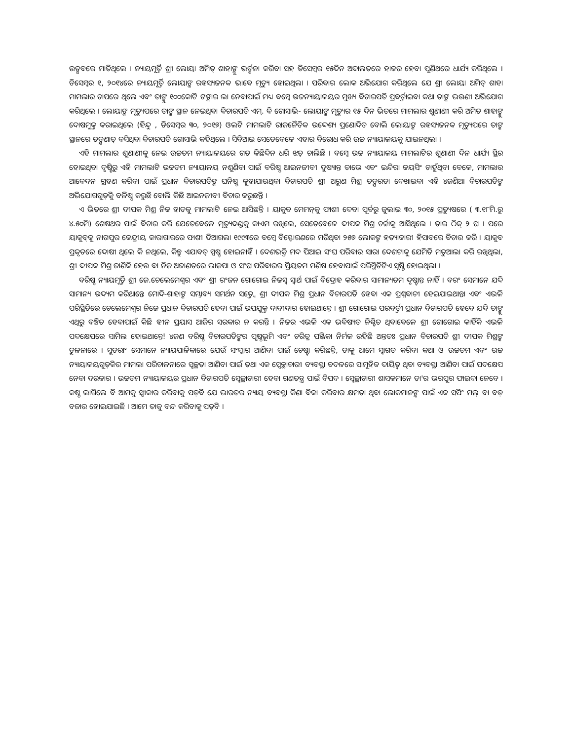ଉତ୍ସବରେ ମାତିଥିଲେ । ନ୍ୟାୟମୂର୍ତ୍ତି ଶ୍ରୀ ଲୋୟା ଅମିତ୍ ଶାହାଙ୍କୁ ଭର୍ତ୍ସନା କରିବା ସହ ଡିସେମ୍ବର ୧୫ଦିନ ଅଦାଲତରେ ହାଜର ହେବା ପୁଣିଥରେ ଧାର୍ଯ୍ୟ କରିଥିଲେ । ଡିସେମ୍ବର ୧, ୨୦୧୪ରେ ନ୍ୟାୟମୂର୍ତ୍ତି ଲୋୟାଙ୍କ ରହସ୍ୟଜନକ ଭାବେ ମୃତ୍ୟୁ ହୋଇଥିଲା । ପରିବାର ଲୋକ ଅଭିଯୋଗ କରିଥିଲେ ଯେ ଶ୍ରୀ ଲୋୟା ଅମିତ୍ ଶାହା ମାମଲାର ଚାପରେ ଥିଲେ ଏବଂ ତାଙ୍କୁ ୧୦୦କୋଟି ଟଙ୍କାର ଲା ନେବାପାଇଁ ମଧ୍ୟ ବମ୍ବେ ଉଚ୍ଚନ୍ୟାୟାଳୟର ମୁଖ୍ୟ ବିଚାରପତି ପ୍ରବର୍ତ୍ତାଇବା କଥା ତାଙ୍କ ଭଉଣୀ ଅଭିଯୋଗ କରିଥିଲେ । ଲୋୟାଙ୍କ ମୃତ୍ୟୁପରେ ତାଙ୍କ ସ୍ଥାନ ନେଇଥିବା ବିଚାରପତି ଏମ୍. ବି ଗୋସାଭି- ଲୋୟାଙ୍କ ମୃତ୍ୟୁର ୧୫ ଦିନ ଭିତରେ ମାମଲାର ଶୁଣାଣୀ କରି ଅମିତ ଶାହାଙ୍କୁ ଦୋଷମୁକ୍ତ କରାଇଥିଲେ (ହିନ୍ଦୁ , ଡିସେମ୍ବର ୩୦, ୨୦୧୭) ଓଲଟି ମାମଲାଟି ରାଜନୈତିକ ଉଦ୍ଦେଶ୍ୟ ପ୍ରଣୋଦିତ ବୋଲି ଲୋୟାଙ୍କ ରହସ୍ୟଜନକ ମୃତ୍ୟୁପରେ ତାଙ୍କ ସ୍ଥାନରେ ତତ୍କ୍ଷଣାତ୍ ବସିଥିବା ବିଚାରପତି ଗୋସାଭି କହିଥିଲେ । ସିବିଆଇ ସେତେବେଳେ ଏହାର ବିରୋଧ କରି ଉଚ୍ଚ ନ୍ୟାୟାଳୟକୁ ଯାଇନଥିଲା ।
ଏହି ମାମଲାର ଶୁଣାଣୀକୁ ନେଇ ଉଚ୍ଚତମ ନ୍ୟାୟାଳୟରେ ଗତ କିଛିଦିନ ଧରି ଝଡ଼ ଚାଲିଛି । ବମ୍ବେ ଉଚ୍ଚ ନ୍ୟାୟାଳୟ ମାମଲାଟିର ଶୁଣାଣୀ ଦିନ ଧାର୍ଯ୍ୟ ସ୍ଥିର ହୋଇଥିବା ଦୃଷ୍ଟିରୁ ଏହି ମାମଲାଟି ଉଚ୍ଚତମ ନ୍ୟାୟାଳୟ ନଶୁଣିବା ପାଇଁ ବରିଷ୍ଠ ଆଇନଜୀବୀ ଦୁଷ୍ୟାନ୍ତ ଡାଭେ ଏବଂ ଇନ୍ଦିରା ଜୟସିଂ ଚାହୁଁଥିବା ବେଳେ, ମାମଲାର ଆବେଦନ ଗ୍ରହଣ କରିବା ପାଇଁ ପ୍ରଧାନ ବିଚାରପତିଙ୍କ ଘନିଷ୍ଠ କୁହାଯାଉଥିବା ବିଚାରପତି ଶ୍ରୀ ଅରୁଣ ମିଶ୍ର ତତ୍ପରତା ଦେଖାଇବା ଏହି ୪ଜଣିଆ ବିଚାରପତିଙ୍କ ଅଭିଯୋଗଗୁଡ଼ିକୁ ବଳିଷ୍ଠ କରୁଛି ବୋଲି କିଛି ଆଇନଜୀବୀ ବିଚାର କରୁଛନ୍ତି ।
ଏ ଭିତରେ ଶ୍ରୀ ଦୀପକ ମିଶ୍ର ନିଜ ହାତକୁ ମାମଲାଟି ନେଇ ଆସିଛନ୍ତି । ୟାକୁବ ମେମନ୍‌କୁ ଫାଶୀ ଦେବା ପୂର୍ବରୁ ଜୁଲାଇ ୩୦, ୨୦୧୫ ପ୍ରତ୍ୟୁଷରେ ( ୩.୧୮ମି.ରୁ ୪.୫୦ମି) ଶେଷଥର ପାଇଁ ବିଚାର କରି ଯେତେବେଳେ ମୃତ୍ୟୁଦଣ୍ଡକୁ କାଏମ ରଖିଲେ, ସେତେବେଳେ ଦୀପକ ମିଶ୍ର ଚର୍ଚ୍ଚାକୁ ଆସିଥିଲେ । ତାର ଠିକ୍ ୨ ଘ । ପରେ ୟାକୁବ୍‌କୁ ନାଗପୁର କେନ୍ଦ୍ରୀୟ କାରାଗାରରେ ଫାଶୀ ଦିଆଗଲା ୧୯୯୩ରେ ବମ୍ବେ ବିସ୍ଫୋରଣରେ ମରିଥିବା ୨୫୭ ଲୋକଙ୍କ ହତ୍ୟାକାରୀ ହିସାବରେ ବିଚାର କରି । ୟାକୁବ ପ୍ରକୃତରେ ଦୋଷୀ ଥିଲେ କି ନଥିଲେ, କିନ୍ତୁ ଏଯାବତ୍ ସ୍ପଷ୍ଟ ହୋଇନାହିଁ । ଦେଶଭକ୍ତି ମଦ ପିଆଇ ସଂଘ ପରିବାର ସାରା ଦେଶଟାକୁ ଯେମିତି ମତୁଆଲା କରି ରଖିଥିଲା, ଶ୍ରୀ ଦୀପକ ମିଶ୍ର ଜାଣିକି ହେଉ ବା ନିଜ ଅଜାଣତରେ ଭାଜପା ଓ ସଂଘ ପରିବାରର ପ୍ରିୟତମ ମଣିଷ ହେବାପାଇଁ ପରିସ୍ଥିତିଟିଏ ସୃଷ୍ଟି ହୋଇଥିଲା ।
ବରିଷ୍ଠ ନ୍ୟାୟମୂର୍ତ୍ତି ଶ୍ରୀ ଜେ.ଚେଲେମେଶ୍ୱର ଏବଂ ଶ୍ରୀ ରଂଜନ ଗୋଗୋଇ ନିଜସ୍ୱ ସ୍ୱାର୍ଥ ପାଇଁ ବିଦ୍ରୋହ କରିବାର ସାମାନ୍ୟତମ ଦୃଷ୍ଟାନ୍ତ ନାହିଁ । ବରଂ ସେମାନେ ଯଦି ସାମାନ୍ୟ ଉଦ୍ୟମ କରିଥାନ୍ତେ ମୋଦି-ଶାହାଙ୍କ ସମ୍ଭାବ୍ୟ ସମର୍ଥନ ସତ୍ତ୍ୱେ ଶ୍ରୀ ଦୀପକ ମିଶ୍ର ପ୍ରଧାନ ବିଚାରପତି ହେବା ଏକ ପ୍ରଶ୍ନବାଚୀ ହେଇଯାଇଥାନ୍ତା ଏବଂ ଏଭଳି ପରିସ୍ଥିତିରେ ଚେଲେମେଶ୍ୱର ନିଜେ ପ୍ରଧାନ ବିଚାରପତି ହେବା ପାଇଁ ଉପଯୁକ୍ତ ଦାବୀଦାର ହୋଇଥାନ୍ତେ । ଶ୍ରୀ ଗୋଗୋଇ ପରବର୍ତ୍ତୀ ପ୍ରଧାନ ବିଚାରପତି ହେବେ ଯଦି ତାଙ୍କୁ ଏଥିରୁ ବଞ୍ଚିତ ହେବାପାଇଁ କିଛି ହୀନ ପ୍ରୟାସ ଆଜିର ସରକାର ନ କରନ୍ତି । ନିଜର ଏଭଳି ଏକ ଭବିଷ୍ୟତ ନିଶ୍ଚିତ ଥିବାବେଳେ ଶ୍ରୀ ଗୋଗୋଇ କାହିଁକି ଏଭଳି ପଦକ୍ଷେପରେ ସାମିଲ ହୋଇଥାନ୍ତେ! ୪ଜଣ ବରିଷ୍ଠ ବିଚାରପତିଙ୍କର ପୃଷ୍ଠଭୂମି ଏବଂ ଚରିତ୍ର ପଞ୍ଜିକା ନିର୍ମଳ ରହିଛି ଅନ୍ତତଃ ପ୍ରଧାନ ବିଚାରପତି ଶ୍ରୀ ଦୀପକ ମିଶ୍ରଙ୍କ ତୁଳନାରେ । ସୁତରାଂ ସେମାନେ ନ୍ୟାୟପାଳିକାରେ ଯେଉଁ ସଂସ୍କାର ଆଣିବା ପାଇଁ ଚେଷ୍ଟା କରିଛନ୍ତି, ତାକୁ ଆମେ ସ୍ୱାଗତ କରିବା କଥା ଓ ଉଚ୍ଚତମ ଏବଂ ଉଚ୍ଚ ନ୍ୟାୟାଳୟଗୁଡ଼ିକର ମାମଲା ପରିଚାଳନାରେ ସ୍ୱଚ୍ଛତା ଆଣିବା ପାଇଁ ତଥା ଏକ ସ୍ୱେଚ୍ଛାଚାରୀ ବ୍ୟବସ୍ଥା ବଦଳରେ ସାମୂହିକ ଦାୟିତ୍ୱ ଥିବା ବ୍ୟବସ୍ଥା ଆଣିବା ପାଇଁ ପଦକ୍ଷେପ ନେବା ଦରକାର । ଉଚ୍ଚତମ ନ୍ୟାୟାଳୟର ପ୍ରଧାନ ବିଚାରପତି ସ୍ୱେଚ୍ଛାଚାରୀ ହେବା ଗଣତନ୍ତ୍ର ପାଇଁ ବିପଦ । ସ୍ୱେଚ୍ଛାଚାରୀ ଶାସକମାନେ ତା'ର ଭରପୁର ଫାଇଦା ନେବେ । କଷ୍ଟ ଲାଗିଲେ ବି ଆମକୁ ସ୍ୱୀକାର କରିବାକୁ ପଡ଼ିବ ଯେ ଭାରତର ନ୍ୟାୟ ବ୍ୟବସ୍ଥା କିଣା ବିକା କରିବାର କ୍ଷମତା ଥିବା ଲୋକମାନଙ୍କ ପାଇଁ ଏକ ସପିଂ ମଲ୍ ବା ବଡ଼ ବଜାର ହୋଇଯାଇଛି । ଆମେ ତାକୁ ବନ୍ଦ କରିବାକୁ ପଡ଼ିବ ।